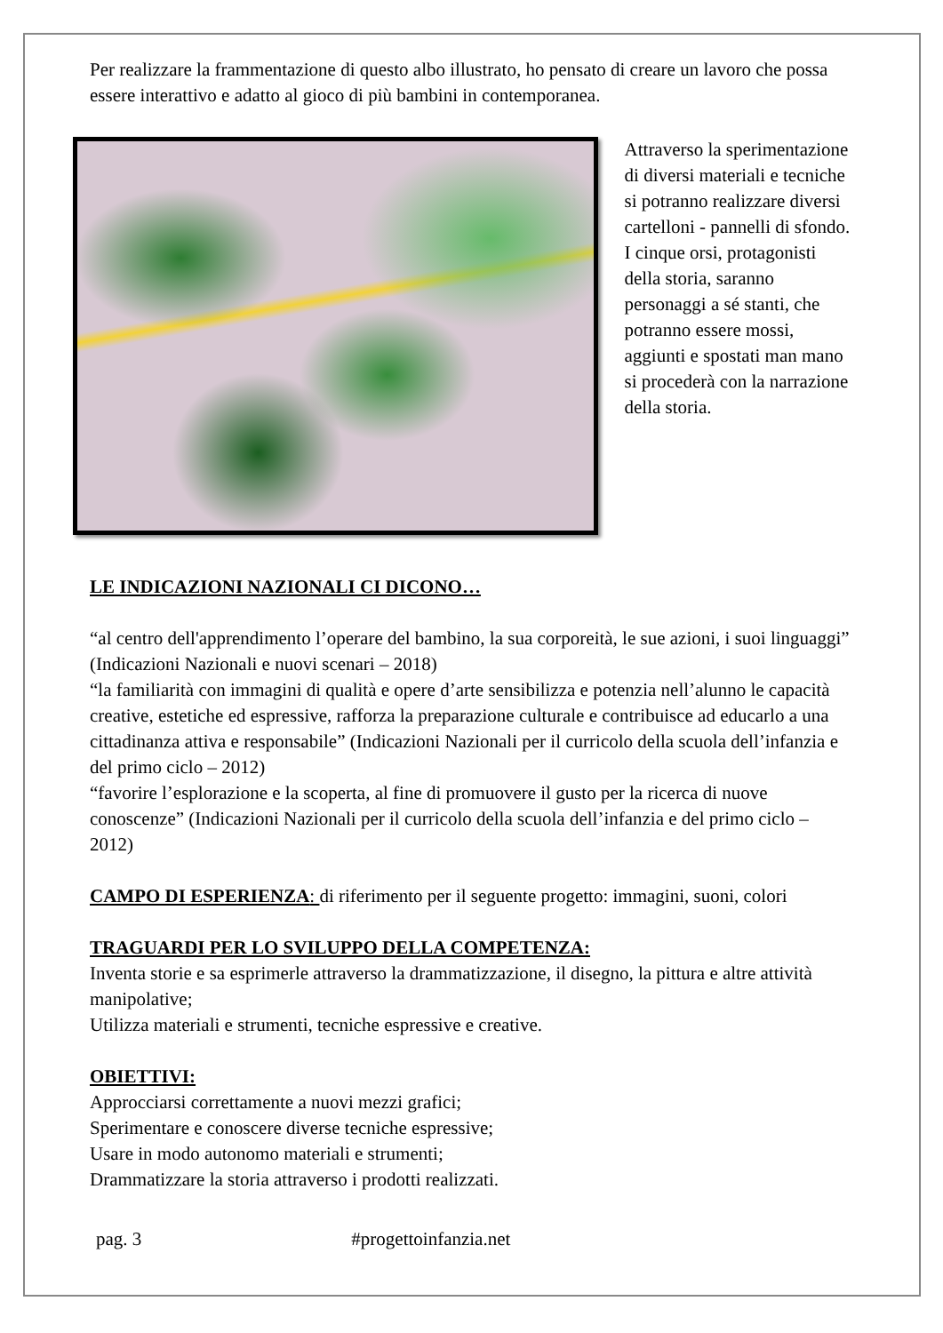Per realizzare la frammentazione di questo albo illustrato, ho pensato di creare un lavoro che possa essere interattivo e adatto al gioco di più bambini in contemporanea.
Attraverso la sperimentazione di diversi materiali e tecniche si potranno realizzare diversi cartelloni - pannelli di sfondo.
I cinque orsi, protagonisti della storia, saranno personaggi a sé stanti, che potranno essere mossi, aggiunti e spostati man mano si procederà con la narrazione della storia.
LE INDICAZIONI NAZIONALI CI DICONO…
“al centro dell'apprendimento l’operare del bambino, la sua corporeità, le sue azioni, i suoi linguaggi” (Indicazioni Nazionali e nuovi scenari – 2018)
“la familiarità con immagini di qualità e opere d’arte sensibilizza e potenzia nell’alunno le capacità creative, estetiche ed espressive, rafforza la preparazione culturale e contribuisce ad educarlo a una cittadinanza attiva e responsabile” (Indicazioni Nazionali per il curricolo della scuola dell’infanzia e del primo ciclo – 2012)
“favorire l’esplorazione e la scoperta, al fine di promuovere il gusto per la ricerca di nuove conoscenze” (Indicazioni Nazionali per il curricolo della scuola dell’infanzia e del primo ciclo – 2012)
CAMPO DI ESPERIENZA: di riferimento per il seguente progetto: immagini, suoni, colori
TRAGUARDI PER LO SVILUPPO DELLA COMPETENZA:
Inventa storie e sa esprimerle attraverso la drammatizzazione, il disegno, la pittura e altre attività manipolative;
Utilizza materiali e strumenti, tecniche espressive e creative.
OBIETTIVI:
Approcciarsi correttamente a nuovi mezzi grafici;
Sperimentare e conoscere diverse tecniche espressive;
Usare in modo autonomo materiali e strumenti;
Drammatizzare la storia attraverso i prodotti realizzati.
pag. 3 #progettoinfanzia.net